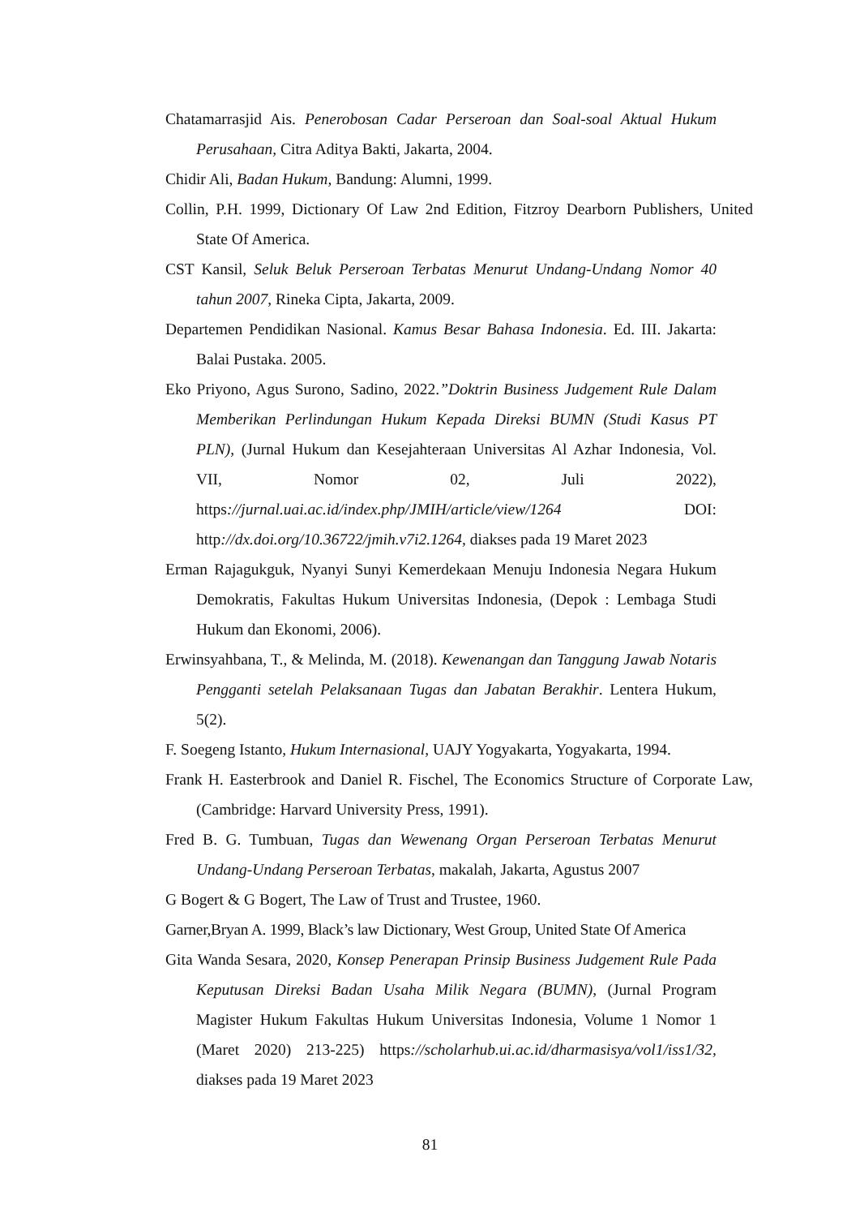Chatamarrasjid Ais. Penerobosan Cadar Perseroan dan Soal-soal Aktual Hukum Perusahaan, Citra Aditya Bakti, Jakarta, 2004.
Chidir Ali, Badan Hukum, Bandung: Alumni, 1999.
Collin, P.H. 1999, Dictionary Of Law 2nd Edition, Fitzroy Dearborn Publishers, United State Of America.
CST Kansil, Seluk Beluk Perseroan Terbatas Menurut Undang-Undang Nomor 40 tahun 2007, Rineka Cipta, Jakarta, 2009.
Departemen Pendidikan Nasional. Kamus Besar Bahasa Indonesia. Ed. III. Jakarta: Balai Pustaka. 2005.
Eko Priyono, Agus Surono, Sadino, 2022.”Doktrin Business Judgement Rule Dalam Memberikan Perlindungan Hukum Kepada Direksi BUMN (Studi Kasus PT PLN), (Jurnal Hukum dan Kesejahteraan Universitas Al Azhar Indonesia, Vol. VII, Nomor 02, Juli 2022), https://jurnal.uai.ac.id/index.php/JMIH/article/view/1264 DOI: http://dx.doi.org/10.36722/jmih.v7i2.1264, diakses pada 19 Maret 2023
Erman Rajagukguk, Nyanyi Sunyi Kemerdekaan Menuju Indonesia Negara Hukum Demokratis, Fakultas Hukum Universitas Indonesia, (Depok : Lembaga Studi Hukum dan Ekonomi, 2006).
Erwinsyahbana, T., & Melinda, M. (2018). Kewenangan dan Tanggung Jawab Notaris Pengganti setelah Pelaksanaan Tugas dan Jabatan Berakhir. Lentera Hukum, 5(2).
F. Soegeng Istanto, Hukum Internasional, UAJY Yogyakarta, Yogyakarta, 1994.
Frank H. Easterbrook and Daniel R. Fischel, The Economics Structure of Corporate Law, (Cambridge: Harvard University Press, 1991).
Fred B. G. Tumbuan, Tugas dan Wewenang Organ Perseroan Terbatas Menurut Undang-Undang Perseroan Terbatas, makalah, Jakarta, Agustus 2007
G Bogert & G Bogert, The Law of Trust and Trustee, 1960.
Garner,Bryan A. 1999, Black’s law Dictionary, West Group, United State Of America
Gita Wanda Sesara, 2020, Konsep Penerapan Prinsip Business Judgement Rule Pada Keputusan Direksi Badan Usaha Milik Negara (BUMN), (Jurnal Program Magister Hukum Fakultas Hukum Universitas Indonesia, Volume 1 Nomor 1 (Maret 2020) 213-225) https://scholarhub.ui.ac.id/dharmasisya/vol1/iss1/32, diakses pada 19 Maret 2023
81